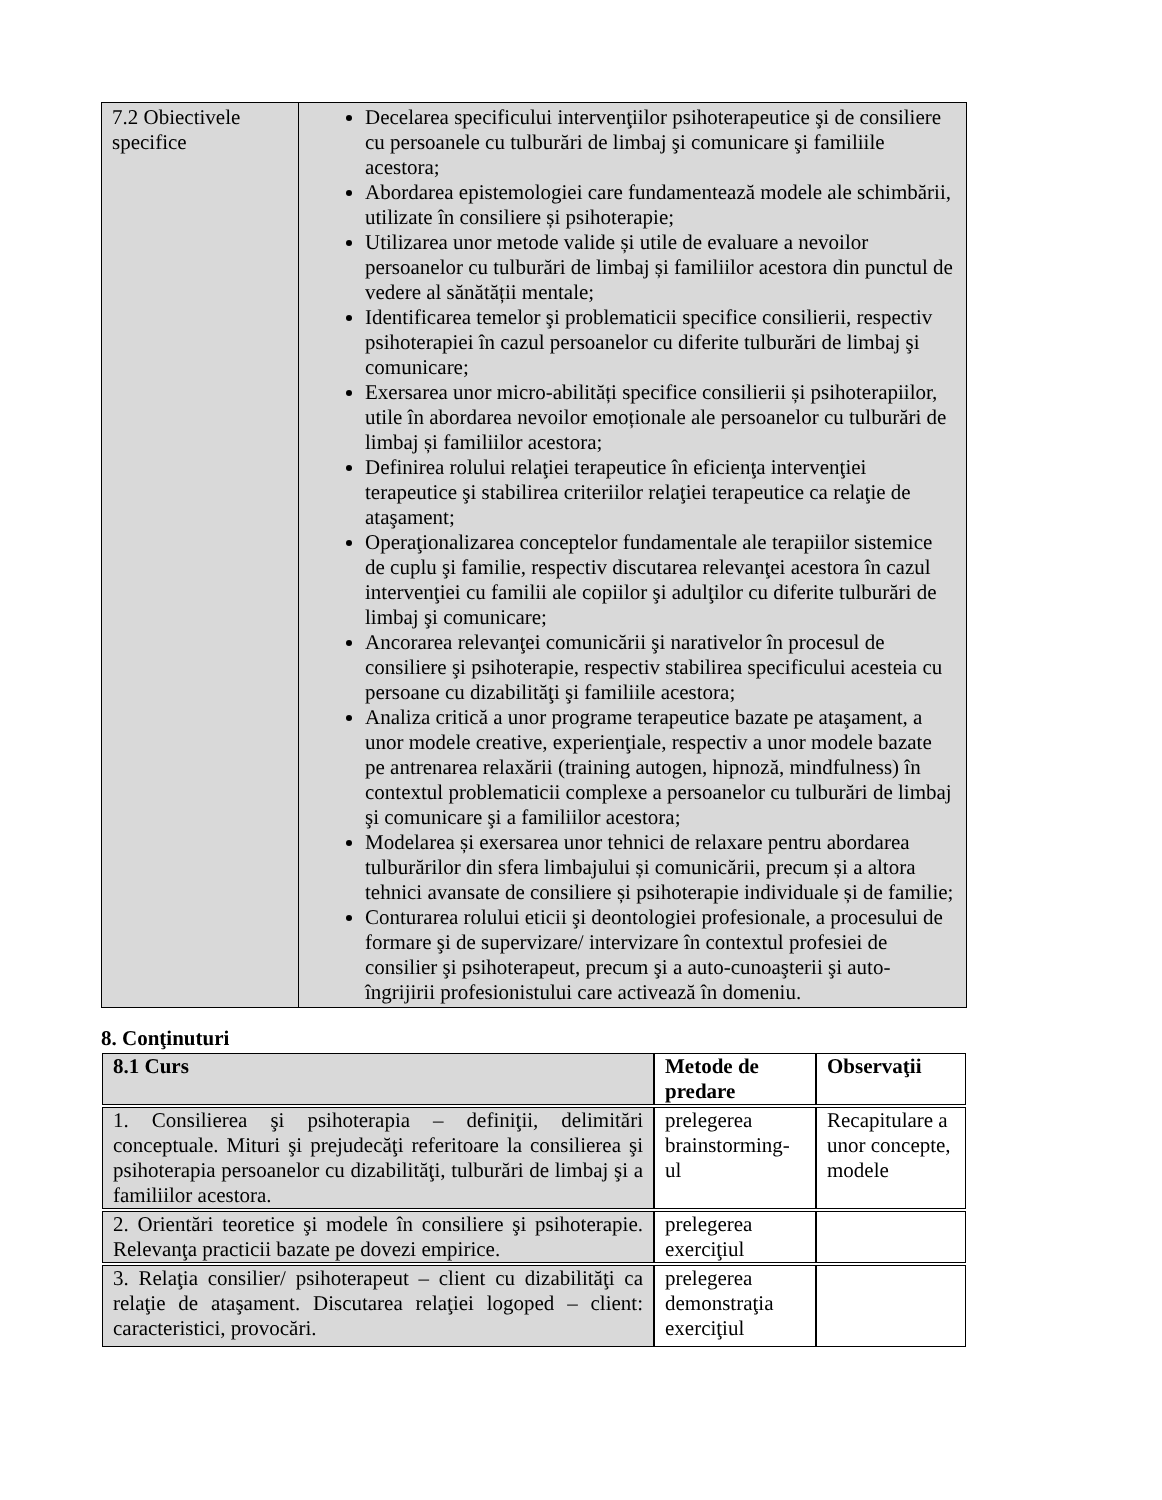| 7.2 Obiectivele specifice | Decelarea specificului intervenţiilor psihoterapeutice şi de consiliere cu persoanele cu tulburări de limbaj şi comunicare şi familiile acestora; Abordarea epistemologiei care fundamentează modele ale schimbării, utilizate în consiliere și psihoterapie; Utilizarea unor metode valide și utile de evaluare a nevoilor persoanelor cu tulburări de limbaj și familiilor acestora din punctul de vedere al sănătății mentale; Identificarea temelor şi problematicii specifice consilierii, respectiv psihoterapiei în cazul persoanelor cu diferite tulburări de limbaj şi comunicare; Exersarea unor micro-abilități specifice consilierii și psihoterapiilor, utile în abordarea nevoilor emoționale ale persoanelor cu tulburări de limbaj și familiilor acestora; Definirea rolului relaţiei terapeutice în eficienţa intervenţiei terapeutice şi stabilirea criteriilor relaţiei terapeutice ca relaţie de ataşament; Operaţionalizarea conceptelor fundamentale ale terapiilor sistemice de cuplu şi familie, respectiv discutarea relevanţei acestora în cazul intervenţiei cu familii ale copiilor şi adulţilor cu diferite tulburări de limbaj şi comunicare; Ancorarea relevanţei comunicării şi narativelor în procesul de consiliere şi psihoterapie, respectiv stabilirea specificului acesteia cu persoane cu dizabilităţi şi familiile acestora; Analiza critică a unor programe terapeutice bazate pe ataşament, a unor modele creative, experienţiale, respectiv a unor modele bazate pe antrenarea relaxării (training autogen, hipnoză, mindfulness) în contextul problematicii complexe a persoanelor cu tulburări de limbaj şi comunicare şi a familiilor acestora; Modelarea și exersarea unor tehnici de relaxare pentru abordarea tulburărilor din sfera limbajului și comunicării, precum și a altora tehnici avansate de consiliere și psihoterapie individuale și de familie; Conturarea rolului eticii şi deontologiei profesionale, a procesului de formare şi de supervizare/ intervizare în contextul profesiei de consilier şi psihoterapeut, precum şi a auto-cunoaşterii şi auto-îngrijirii profesionistului care activează în domeniu. |
8. Conţinuturi
| 8.1 Curs | Metode de predare | Observaţii |
| --- | --- | --- |
| 1. Consilierea şi psihoterapia – definiţii, delimitări conceptuale. Mituri şi prejudecăţi referitoare la consilierea şi psihoterapia persoanelor cu dizabilităţi, tulburări de limbaj şi a familiilor acestora. | prelegerea brainstorming-ul | Recapitulare a unor concepte, modele |
| 2. Orientări teoretice şi modele în consiliere şi psihoterapie. Relevanţa practicii bazate pe dovezi empirice. | prelegerea exerciţiul | |
| 3. Relaţia consilier/ psihoterapeut – client cu dizabilităţi ca relaţie de ataşament. Discutarea relaţiei logoped – client: caracteristici, provocări. | prelegerea demonstraţia exerciţiul | |